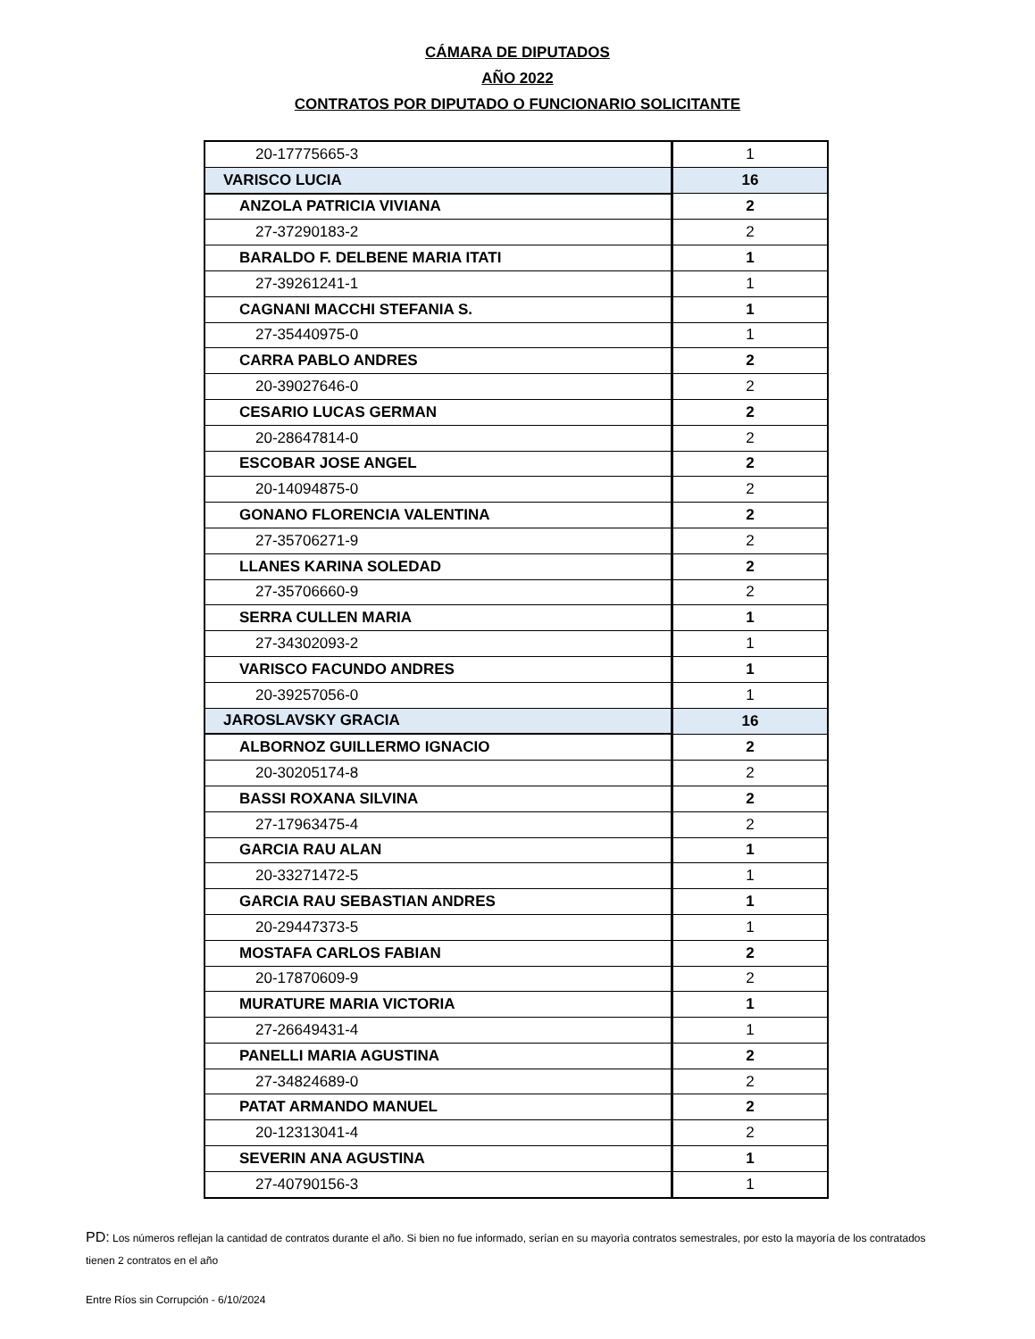CÁMARA DE DIPUTADOS
AÑO 2022
CONTRATOS POR DIPUTADO O FUNCIONARIO SOLICITANTE
| 20-17775665-3 | 1 |
| VARISCO LUCIA | 16 |
| ANZOLA PATRICIA VIVIANA | 2 |
| 27-37290183-2 | 2 |
| BARALDO F. DELBENE MARIA ITATI | 1 |
| 27-39261241-1 | 1 |
| CAGNANI MACCHI STEFANIA S. | 1 |
| 27-35440975-0 | 1 |
| CARRA PABLO ANDRES | 2 |
| 20-39027646-0 | 2 |
| CESARIO LUCAS GERMAN | 2 |
| 20-28647814-0 | 2 |
| ESCOBAR JOSE ANGEL | 2 |
| 20-14094875-0 | 2 |
| GONANO FLORENCIA VALENTINA | 2 |
| 27-35706271-9 | 2 |
| LLANES KARINA SOLEDAD | 2 |
| 27-35706660-9 | 2 |
| SERRA CULLEN MARIA | 1 |
| 27-34302093-2 | 1 |
| VARISCO FACUNDO ANDRES | 1 |
| 20-39257056-0 | 1 |
| JAROSLAVSKY GRACIA | 16 |
| ALBORNOZ GUILLERMO IGNACIO | 2 |
| 20-30205174-8 | 2 |
| BASSI ROXANA SILVINA | 2 |
| 27-17963475-4 | 2 |
| GARCIA RAU ALAN | 1 |
| 20-33271472-5 | 1 |
| GARCIA RAU SEBASTIAN ANDRES | 1 |
| 20-29447373-5 | 1 |
| MOSTAFA CARLOS FABIAN | 2 |
| 20-17870609-9 | 2 |
| MURATURE MARIA VICTORIA | 1 |
| 27-26649431-4 | 1 |
| PANELLI MARIA AGUSTINA | 2 |
| 27-34824689-0 | 2 |
| PATAT ARMANDO MANUEL | 2 |
| 20-12313041-4 | 2 |
| SEVERIN ANA AGUSTINA | 1 |
| 27-40790156-3 | 1 |
PD: Los números reflejan la cantidad de contratos durante el año. Si bien no fue informado, serían en su mayorìa contratos semestrales, por esto la mayoría de los contratados tienen 2 contratos en el año
Entre Ríos sin Corrupción - 6/10/2024